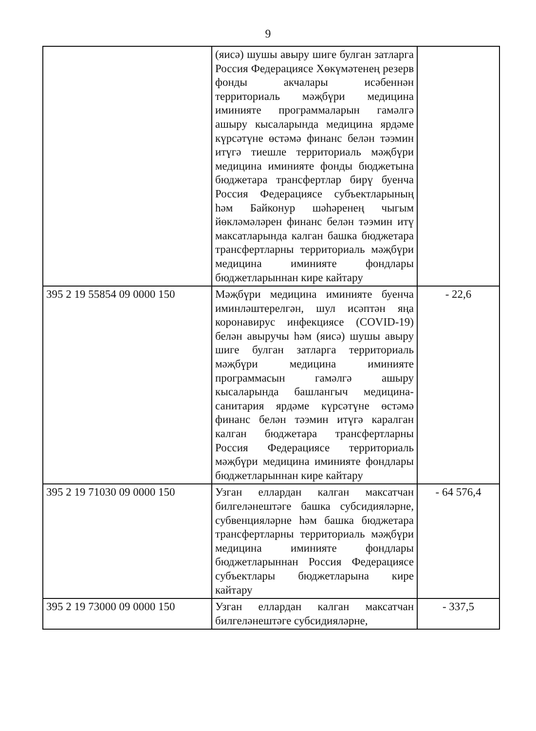9
| | (яисә) шушы авыру шиге булган затларга Россия Федерациясе Хөкүмәтенең резерв фонды акчалары исәбеннән территориаль мәҗбүри медицина иминияте программаларын гамәлгә ашыру кысаларында медицина ярдәме күрсәтүне өстәмә финанс белән тәэмин итүгә тиешле территориаль мәҗбүри медицина иминияте фонды бюджетына бюджетара трансфертлар бирү буенча Россия Федерациясе субъектларының һәм Байконур шәһәренең чыгым йөкләмәләрен финанс белән тәэмин итү максатларында калган башка бюджетара трансфертларны территориаль мәҗбүри медицина иминияте фондлары бюджетларыннан кире кайтару | |
| 395 2 19 55854 09 0000 150 | Мәҗбүри медицина иминияте буенча иминләштерелгән, шул исәптән яңа коронавирус инфекциясе (COVID-19) белән авыручы һәм (яисә) шушы авыру шиге булган затларга территориаль мәҗбүри медицина иминияте программасын гамәлгә ашыру кысаларында башлангыч медицина-санитария ярдәме күрсәтүне өстәмә финанс белән тәэмин итүгә каралган калган бюджетара трансфертларны Россия Федерациясе территориаль мәҗбүри медицина иминияте фондлары бюджетларыннан кире кайтару | - 22,6 |
| 395 2 19 71030 09 0000 150 | Узган еллардан калган максатчан билгеләнештәге башка субсидияләрне, субвенцияләрне һәм башка бюджетара трансфертларны территориаль мәҗбүри медицина иминияте фондлары бюджетларыннан Россия Федерациясе субъектлары бюджетларына кире кайтару | - 64 576,4 |
| 395 2 19 73000 09 0000 150 | Узган еллардан калган максатчан билгеләнештәге субсидияләрне, | - 337,5 |